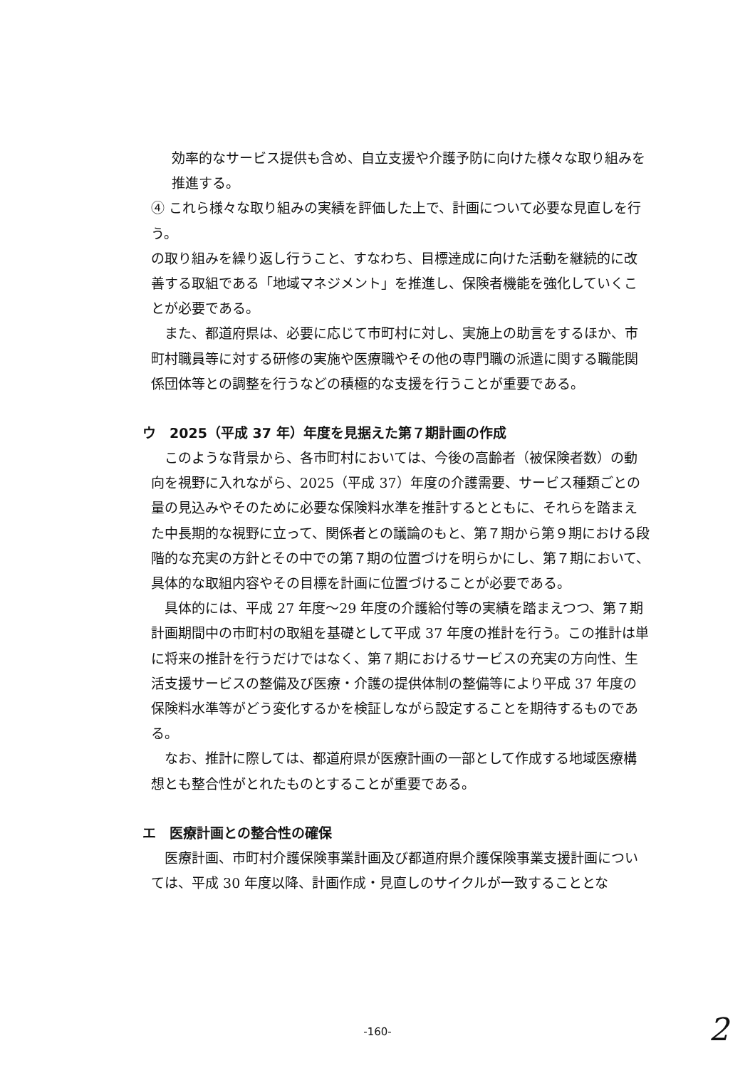効率的なサービス提供も含め、自立支援や介護予防に向けた様々な取り組みを推進する。
④ これら様々な取り組みの実績を評価した上で、計画について必要な見直しを行う。
の取り組みを繰り返し行うこと、すなわち、目標達成に向けた活動を継続的に改善する取組である「地域マネジメント」を推進し、保険者機能を強化していくことが必要である。
また、都道府県は、必要に応じて市町村に対し、実施上の助言をするほか、市町村職員等に対する研修の実施や医療職やその他の専門職の派遣に関する職能関係団体等との調整を行うなどの積極的な支援を行うことが重要である。
ウ　2025（平成 37 年）年度を見据えた第７期計画の作成
このような背景から、各市町村においては、今後の高齢者（被保険者数）の動向を視野に入れながら、2025（平成 37）年度の介護需要、サービス種類ごとの量の見込みやそのために必要な保険料水準を推計するとともに、それらを踏まえた中長期的な視野に立って、関係者との議論のもと、第７期から第９期における段階的な充実の方針とその中での第７期の位置づけを明らかにし、第７期において、具体的な取組内容やその目標を計画に位置づけることが必要である。
具体的には、平成 27 年度～29 年度の介護給付等の実績を踏まえつつ、第７期計画期間中の市町村の取組を基礎として平成 37 年度の推計を行う。この推計は単に将来の推計を行うだけではなく、第７期におけるサービスの充実の方向性、生活支援サービスの整備及び医療・介護の提供体制の整備等により平成 37 年度の保険料水準等がどう変化するかを検証しながら設定することを期待するものである。
なお、推計に際しては、都道府県が医療計画の一部として作成する地域医療構想とも整合性がとれたものとすることが重要である。
エ　医療計画との整合性の確保
医療計画、市町村介護保険事業計画及び都道府県介護保険事業支援計画については、平成 30 年度以降、計画作成・見直しのサイクルが一致することとな
-160- 2